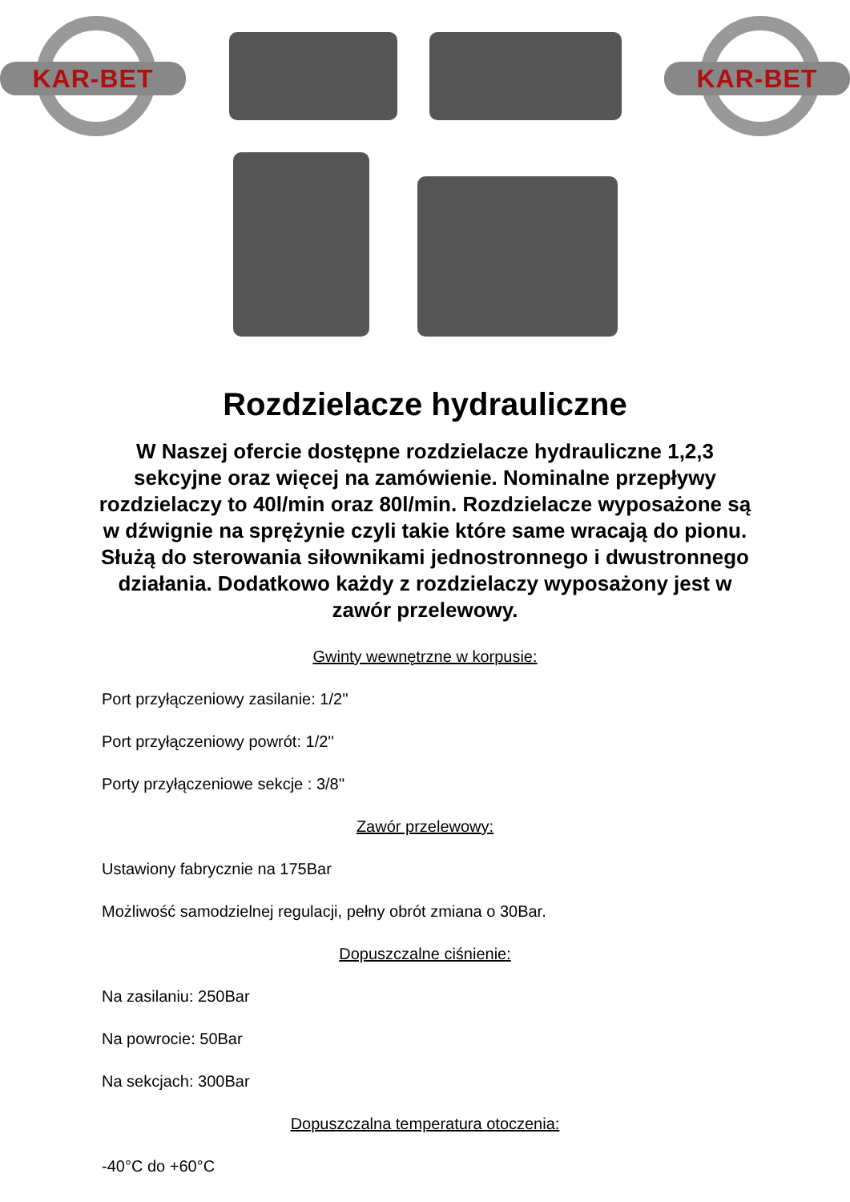KAR-BET
KAR-BET
Rozdzielacze hydrauliczne
W Naszej ofercie dostępne rozdzielacze hydrauliczne 1,2,3 sekcyjne oraz więcej na zamówienie. Nominalne przepływy rozdzielaczy to 40l/min oraz 80l/min. Rozdzielacze wyposażone są w dźwignie na sprężynie czyli takie które same wracają do pionu. Służą do sterowania siłownikami jednostronnego i dwustronnego działania. Dodatkowo każdy z rozdzielaczy wyposażony jest w zawór przelewowy.
Gwinty wewnętrzne w korpusie:
Port przyłączeniowy zasilanie: 1/2''
Port przyłączeniowy powrót: 1/2''
Porty przyłączeniowe sekcje : 3/8''
Zawór przelewowy:
Ustawiony fabrycznie na 175Bar
Możliwość samodzielnej regulacji, pełny obrót zmiana o 30Bar.
Dopuszczalne ciśnienie:
Na zasilaniu: 250Bar
Na powrocie: 50Bar
Na sekcjach: 300Bar
Dopuszczalna temperatura otoczenia:
-40°C do +60°C